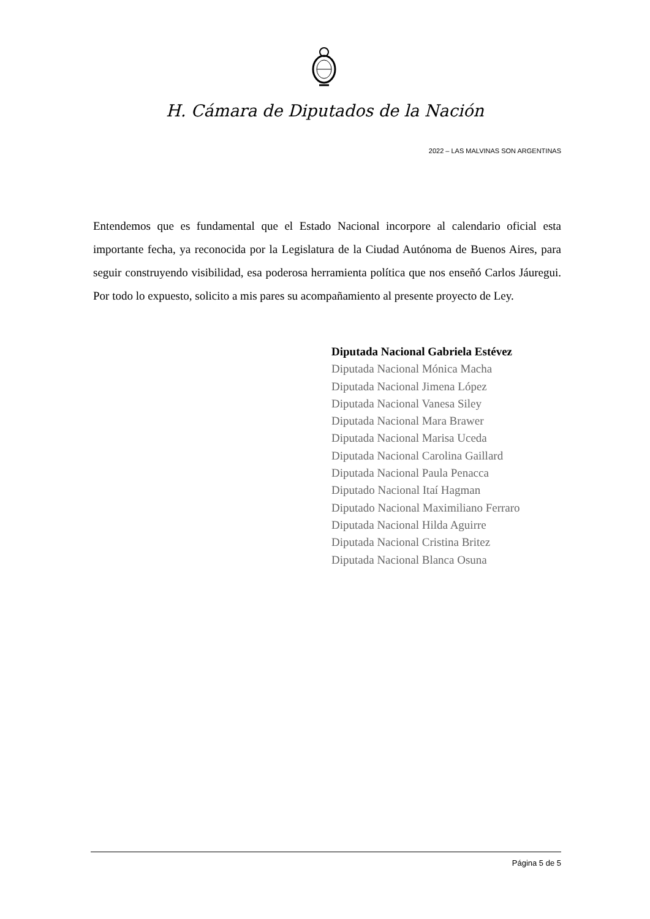H. Cámara de Diputados de la Nación
2022 – LAS MALVINAS SON ARGENTINAS
Entendemos que es fundamental que el Estado Nacional incorpore al calendario oficial esta importante fecha, ya reconocida por la Legislatura de la Ciudad Autónoma de Buenos Aires, para seguir construyendo visibilidad, esa poderosa herramienta política que nos enseñó Carlos Jáuregui. Por todo lo expuesto, solicito a mis pares su acompañamiento al presente proyecto de Ley.
Diputada Nacional Gabriela Estévez
Diputada Nacional Mónica Macha
Diputada Nacional Jimena López
Diputada Nacional Vanesa Siley
Diputada Nacional Mara Brawer
Diputada Nacional Marisa Uceda
Diputada Nacional Carolina Gaillard
Diputada Nacional Paula Penacca
Diputado Nacional Itaí Hagman
Diputado Nacional Maximiliano Ferraro
Diputada Nacional Hilda Aguirre
Diputada Nacional Cristina Britez
Diputada Nacional Blanca Osuna
Página 5 de 5